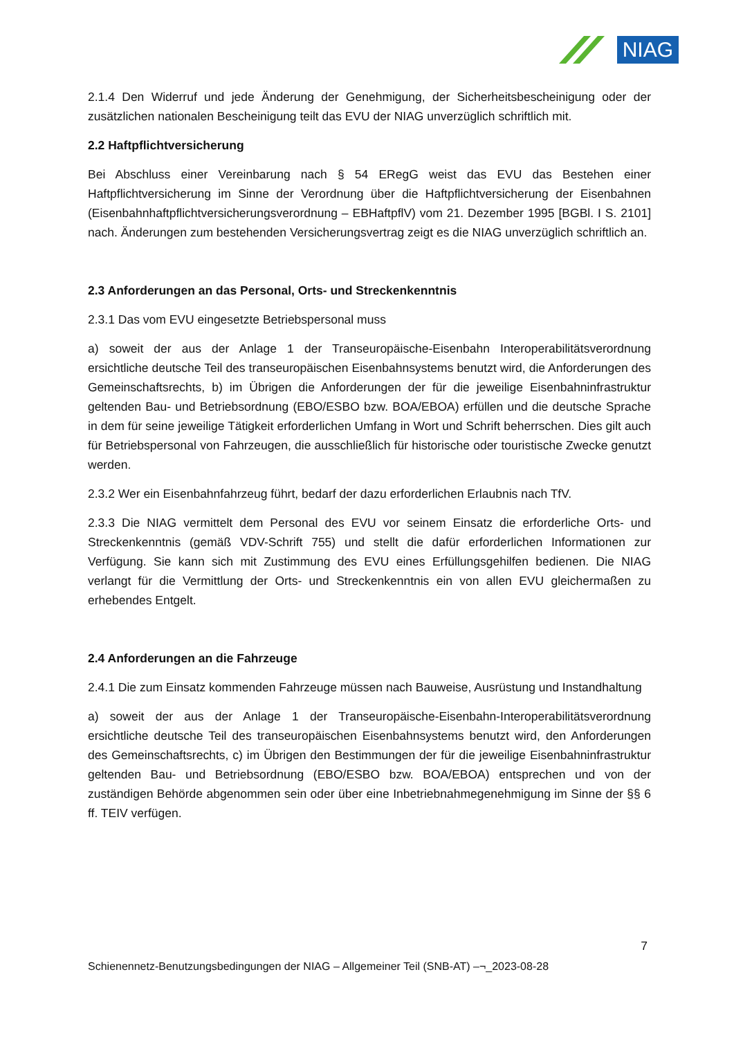NIAG
2.1.4 Den Widerruf und jede Änderung der Genehmigung, der Sicherheitsbescheinigung oder der zusätzlichen nationalen Bescheinigung teilt das EVU der NIAG unverzüglich schriftlich mit.
2.2 Haftpflichtversicherung
Bei Abschluss einer Vereinbarung nach § 54 ERegG weist das EVU das Bestehen einer Haftpflichtversicherung im Sinne der Verordnung über die Haftpflichtversicherung der Eisenbahnen (Eisenbahnhaftpflichtversicherungsverordnung – EBHaftpflV) vom 21. Dezember 1995 [BGBl. I S. 2101] nach. Änderungen zum bestehenden Versicherungsvertrag zeigt es die NIAG unverzüglich schriftlich an.
2.3 Anforderungen an das Personal, Orts- und Streckenkenntnis
2.3.1 Das vom EVU eingesetzte Betriebspersonal muss
a) soweit der aus der Anlage 1 der Transeuropäische-Eisenbahn Interoperabilitätsverordnung ersichtliche deutsche Teil des transeuropäischen Eisenbahnsystems benutzt wird, die Anforderungen des Gemeinschaftsrechts, b) im Übrigen die Anforderungen der für die jeweilige Eisenbahninfrastruktur geltenden Bau- und Betriebsordnung (EBO/ESBO bzw. BOA/EBOA) erfüllen und die deutsche Sprache in dem für seine jeweilige Tätigkeit erforderlichen Umfang in Wort und Schrift beherrschen. Dies gilt auch für Betriebspersonal von Fahrzeugen, die ausschließlich für historische oder touristische Zwecke genutzt werden.
2.3.2 Wer ein Eisenbahnfahrzeug führt, bedarf der dazu erforderlichen Erlaubnis nach TfV.
2.3.3 Die NIAG vermittelt dem Personal des EVU vor seinem Einsatz die erforderliche Orts- und Streckenkenntnis (gemäß VDV-Schrift 755) und stellt die dafür erforderlichen Informationen zur Verfügung. Sie kann sich mit Zustimmung des EVU eines Erfüllungsgehilfen bedienen. Die NIAG verlangt für die Vermittlung der Orts- und Streckenkenntnis ein von allen EVU gleichermaßen zu erhebendes Entgelt.
2.4 Anforderungen an die Fahrzeuge
2.4.1 Die zum Einsatz kommenden Fahrzeuge müssen nach Bauweise, Ausrüstung und Instandhaltung
a) soweit der aus der Anlage 1 der Transeuropäische-Eisenbahn-Interoperabilitätsverordnung ersichtliche deutsche Teil des transeuropäischen Eisenbahnsystems benutzt wird, den Anforderungen des Gemeinschaftsrechts, c) im Übrigen den Bestimmungen der für die jeweilige Eisenbahninfrastruktur geltenden Bau- und Betriebsordnung (EBO/ESBO bzw. BOA/EBOA) entsprechen und von der zuständigen Behörde abgenommen sein oder über eine Inbetriebnahmegenehmigung im Sinne der §§ 6 ff. TEIV verfügen.
7
Schienennetz-Benutzungsbedingungen der NIAG – Allgemeiner Teil (SNB-AT) –¬_2023-08-28